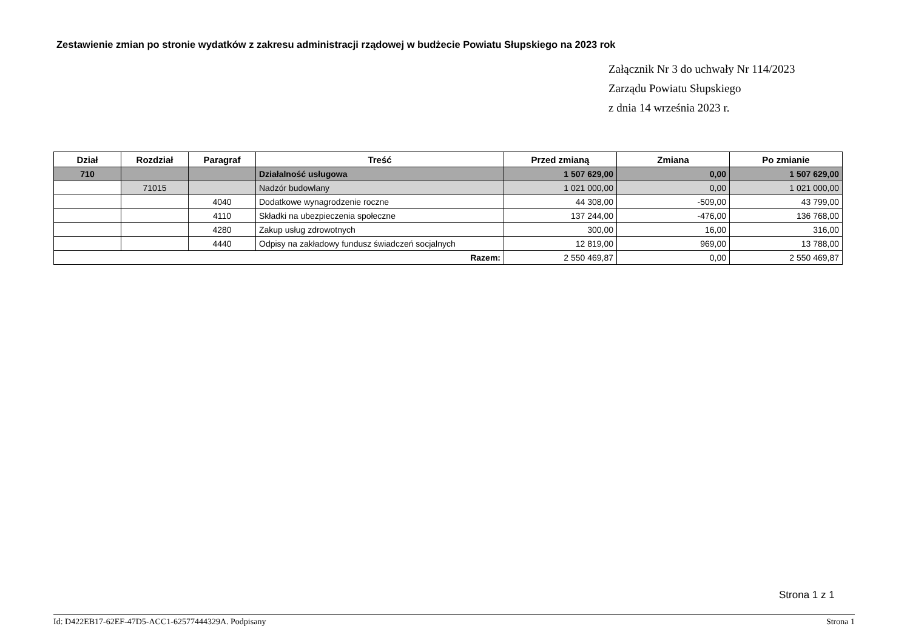Zestawienie zmian po stronie wydatków z zakresu administracji rządowej w budżecie Powiatu Słupskiego na 2023 rok
Załącznik Nr 3 do uchwały Nr 114/2023
Zarządu Powiatu Słupskiego
z dnia 14 września 2023 r.
| Dział | Rozdział | Paragraf | Treść | Przed zmianą | Zmiana | Po zmianie |
| --- | --- | --- | --- | --- | --- | --- |
| 710 | | | Działalność usługowa | 1 507 629,00 | 0,00 | 1 507 629,00 |
| | 71015 | | Nadzór budowlany | 1 021 000,00 | 0,00 | 1 021 000,00 |
| | | 4040 | Dodatkowe wynagrodzenie roczne | 44 308,00 | -509,00 | 43 799,00 |
| | | 4110 | Składki na ubezpieczenia społeczne | 137 244,00 | -476,00 | 136 768,00 |
| | | 4280 | Zakup usług zdrowotnych | 300,00 | 16,00 | 316,00 |
| | | 4440 | Odpisy na zakładowy fundusz świadczeń socjalnych | 12 819,00 | 969,00 | 13 788,00 |
| Razem: | | | | 2 550 469,87 | 0,00 | 2 550 469,87 |
Strona 1 z 1
Id: D422EB17-62EF-47D5-ACC1-62577444329A. Podpisany Strona 1